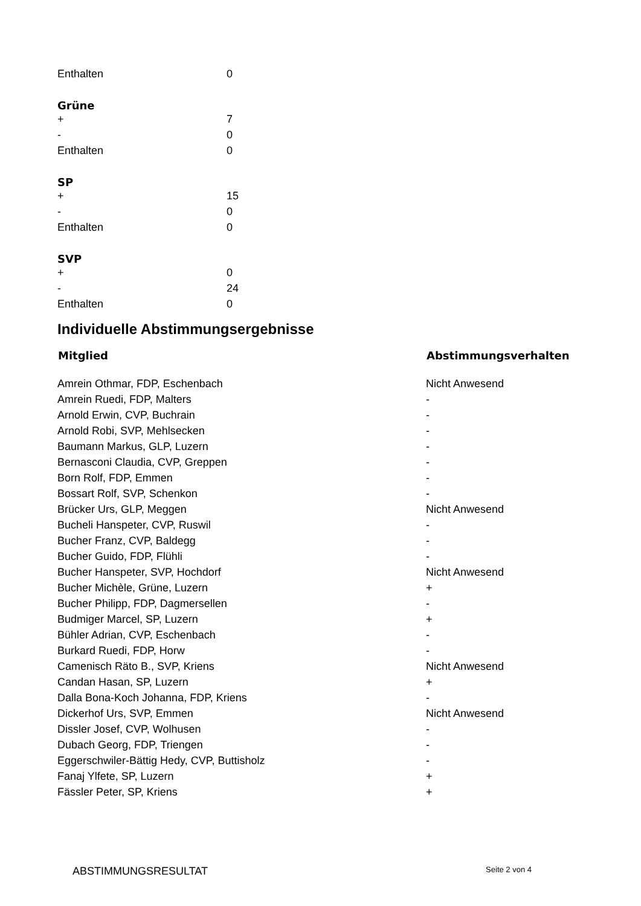| Enthalten | 0 |
Grüne
| + | 7 |
| - | 0 |
| Enthalten | 0 |
SP
| + | 15 |
| - | 0 |
| Enthalten | 0 |
SVP
| + | 0 |
| - | 24 |
| Enthalten | 0 |
Individuelle Abstimmungsergebnisse
| Mitglied | Abstimmungsverhalten |
| --- | --- |
| Amrein Othmar, FDP, Eschenbach | Nicht Anwesend |
| Amrein Ruedi, FDP, Malters | - |
| Arnold Erwin, CVP, Buchrain | - |
| Arnold Robi, SVP, Mehlsecken | - |
| Baumann Markus, GLP, Luzern | - |
| Bernasconi Claudia, CVP, Greppen | - |
| Born Rolf, FDP, Emmen | - |
| Bossart Rolf, SVP, Schenkon | - |
| Brücker Urs, GLP, Meggen | Nicht Anwesend |
| Bucheli Hanspeter, CVP, Ruswil | - |
| Bucher Franz, CVP, Baldegg | - |
| Bucher Guido, FDP, Flühli | - |
| Bucher Hanspeter, SVP, Hochdorf | Nicht Anwesend |
| Bucher Michèle, Grüne, Luzern | + |
| Bucher Philipp, FDP, Dagmersellen | - |
| Budmiger Marcel, SP, Luzern | + |
| Bühler Adrian, CVP, Eschenbach | - |
| Burkard Ruedi, FDP, Horw | - |
| Camenisch Räto B., SVP, Kriens | Nicht Anwesend |
| Candan Hasan, SP, Luzern | + |
| Dalla Bona-Koch Johanna, FDP, Kriens | - |
| Dickerhof Urs, SVP, Emmen | Nicht Anwesend |
| Dissler Josef, CVP, Wolhusen | - |
| Dubach Georg, FDP, Triengen | - |
| Eggerschwiler-Bättig Hedy, CVP, Buttisholz | - |
| Fanaj Ylfete, SP, Luzern | + |
| Fässler Peter, SP, Kriens | + |
ABSTIMMUNGSRESULTAT Seite 2 von 4